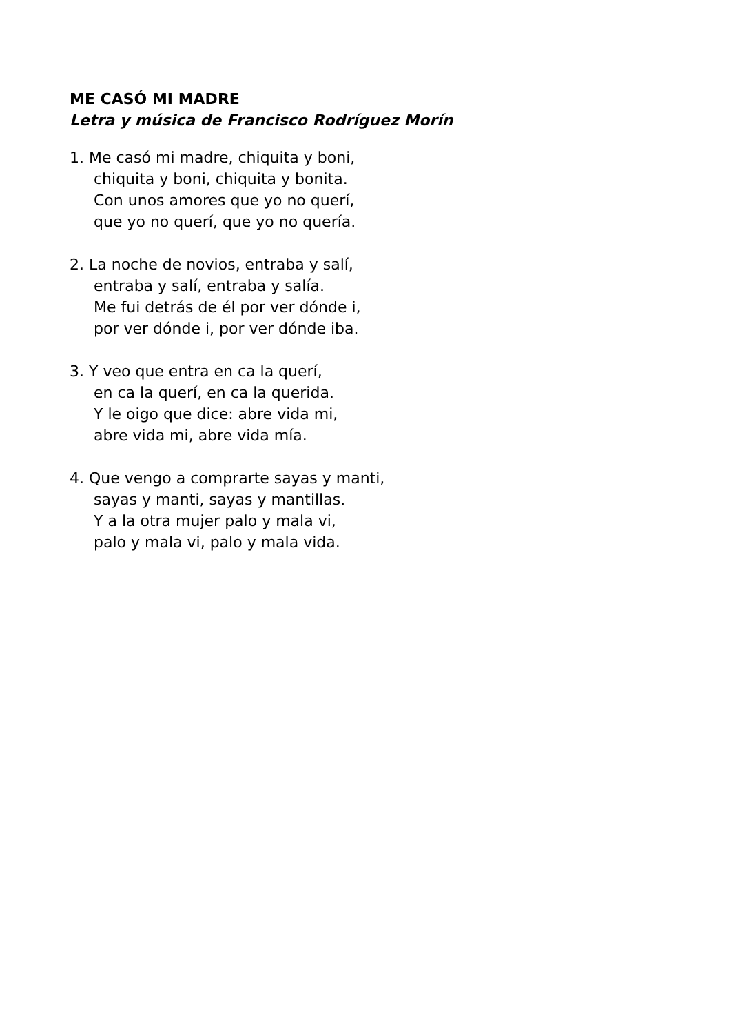ME CASÓ MI MADRE
Letra y música de Francisco Rodríguez Morín
1. Me casó mi madre, chiquita y boni,
chiquita y boni, chiquita y bonita.
Con unos amores que yo no querí,
que yo no querí, que yo no quería.
2. La noche de novios, entraba y salí,
entraba y salí, entraba y salía.
Me fui detrás de él por ver dónde i,
por ver dónde i, por ver dónde iba.
3. Y veo que entra en ca la querí,
en ca la querí, en ca la querida.
Y le oigo que dice: abre vida mi,
abre vida mi, abre vida mía.
4. Que vengo a comprarte sayas y manti,
sayas y manti, sayas y mantillas.
Y a la otra mujer palo y mala vi,
palo y mala vi, palo y mala vida.